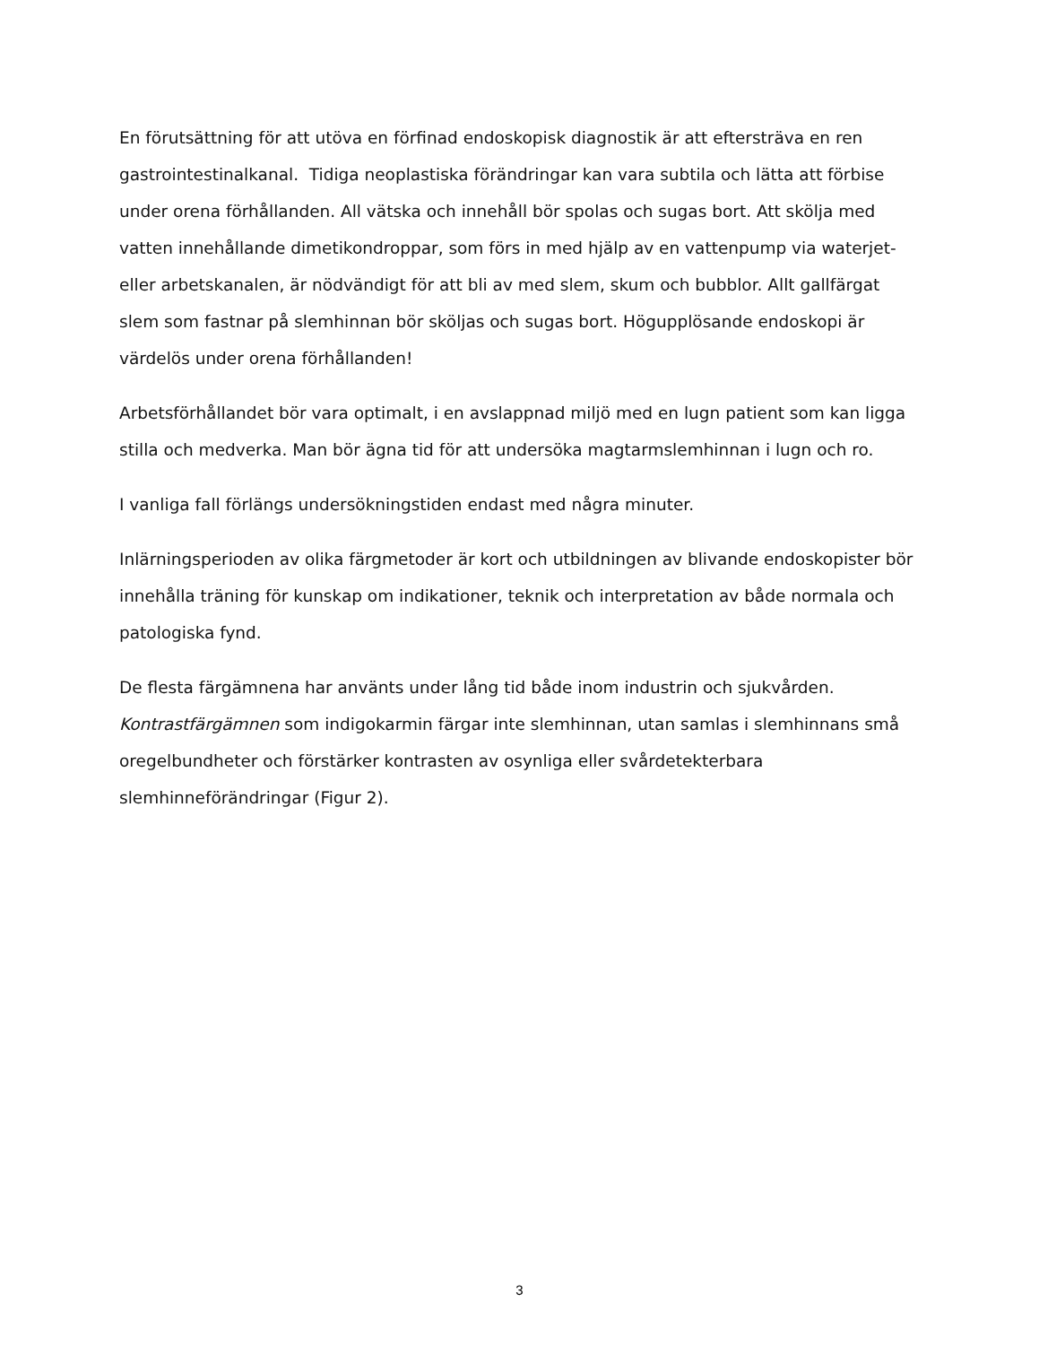En förutsättning för att utöva en förfinad endoskopisk diagnostik är att eftersträva en ren gastrointestinalkanal. Tidiga neoplastiska förändringar kan vara subtila och lätta att förbise under orena förhållanden. All vätska och innehåll bör spolas och sugas bort. Att skölja med vatten innehållande dimetikondroppar, som förs in med hjälp av en vattenpump via waterjet- eller arbetskanalen, är nödvändigt för att bli av med slem, skum och bubblor. Allt gallfärgat slem som fastnar på slemhinnan bör sköljas och sugas bort. Högupplösande endoskopi är värdelös under orena förhållanden!
Arbetsförhållandet bör vara optimalt, i en avslappnad miljö med en lugn patient som kan ligga stilla och medverka. Man bör ägna tid för att undersöka magtarmslemhinnan i lugn och ro.
I vanliga fall förlängs undersökningstiden endast med några minuter.
Inlärningsperioden av olika färgmetoder är kort och utbildningen av blivande endoskopister bör innehålla träning för kunskap om indikationer, teknik och interpretation av både normala och patologiska fynd.
De flesta färgämnena har använts under lång tid både inom industrin och sjukvården. Kontrastfärgämnen som indigokarmin färgar inte slemhinnan, utan samlas i slemhinnans små oregelbundheter och förstärker kontrasten av osynliga eller svårdetekterbara slemhinneförändringar (Figur 2).
3